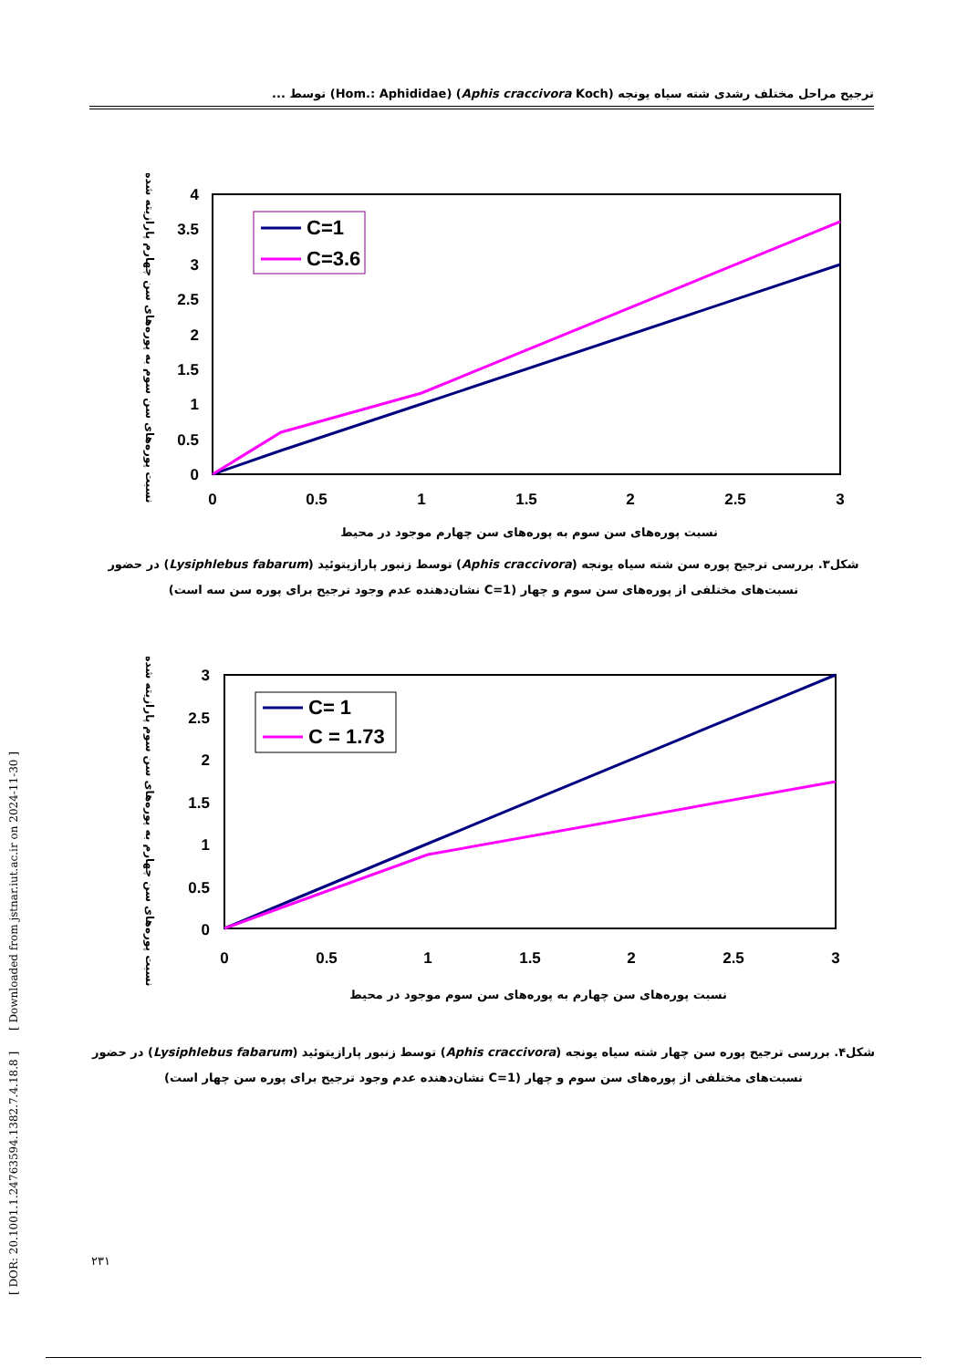ترجیح مراحل مختلف رشدی شته سیاه یونجه (Aphis craccivora Koch) (Hom.: Aphididae) توسط ...
4
3.5
3
2.5
2
1.5
1
0.5
0
0
0.5
1
1.5
2
2.5
3
C=1
C=3.6
نسبت پوره‌های سن سوم به پوره‌های سن چهارم موجود در محیط
نسبت پوره‌های سن سوم به پوره‌های سن چهارم پارازیته شده
شکل۳. بررسی ترجیح پوره سن شته سیاه یونجه (Aphis craccivora) توسط زنبور پارازیتوئید (Lysiphlebus fabarum) در حضور
نسبت‌های مختلفی از پوره‌های سن سوم و چهار (C=1 نشان‌دهنده عدم وجود ترجیح برای پوره سن سه است)
3
2.5
2
1.5
1
0.5
0
0
0.5
1
1.5
2
2.5
3
C= 1
C = 1.73
نسبت پوره‌های سن چهارم به پوره‌های سن سوم موجود در محیط
نسبت پوره‌های سن چهارم به پوره‌های سن سوم پارازیته شده
شکل۴. بررسی ترجیح پوره سن چهار شته سیاه یونجه (Aphis craccivora) توسط زنبور پارازیتوئید (Lysiphlebus fabarum) در حضور
نسبت‌های مختلفی از پوره‌های سن سوم و چهار (C=1 نشان‌دهنده عدم وجود ترجیح برای پوره سن چهار است)
[ DOR: 20.1001.1.24763594.1382.7.4.18.8 ] [ Downloaded from jstnar.iut.ac.ir on 2024-11-30 ]
۲۳۱